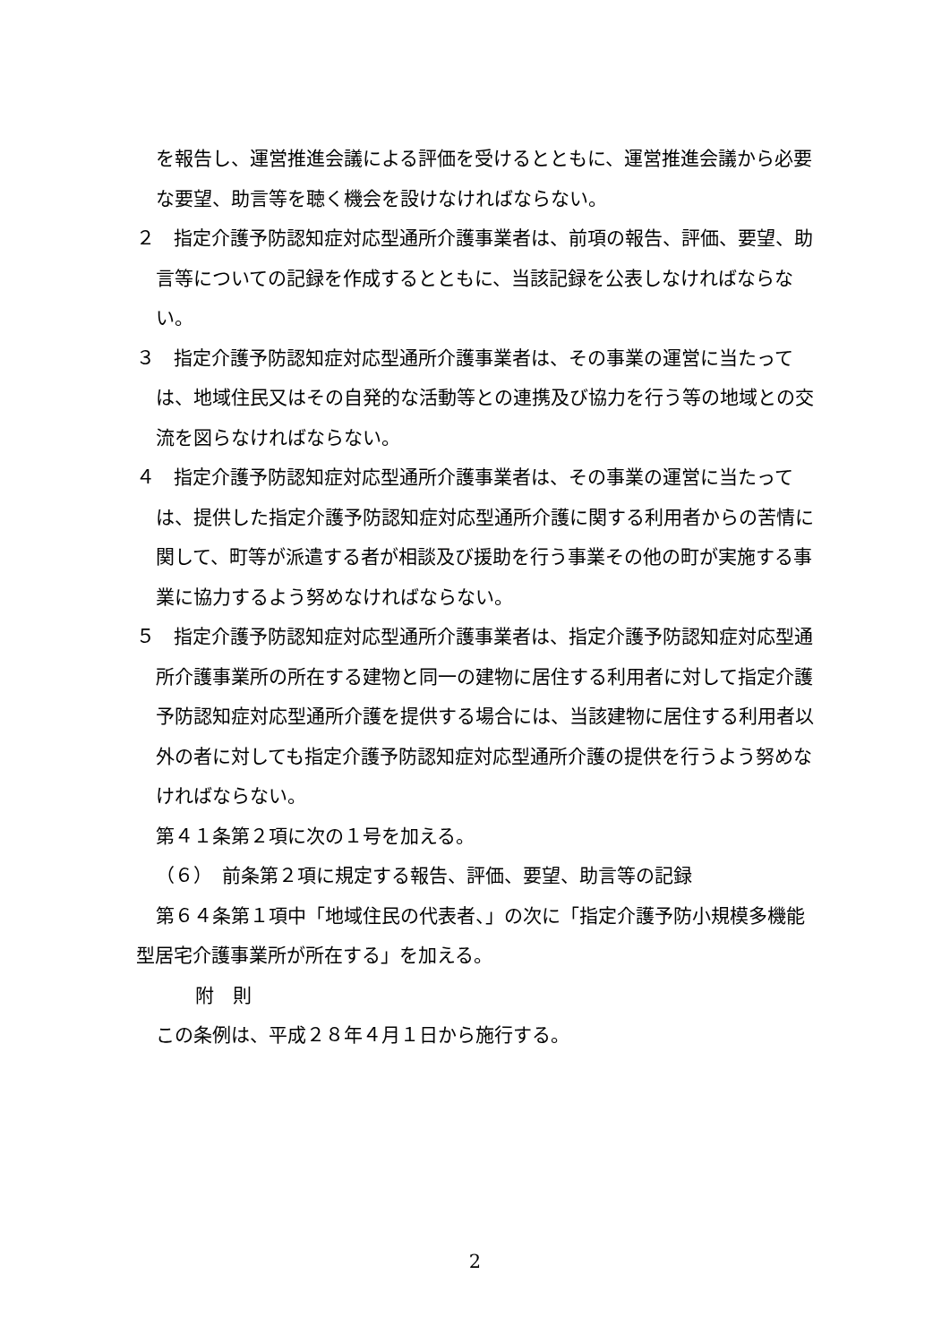を報告し、運営推進会議による評価を受けるとともに、運営推進会議から必要な要望、助言等を聴く機会を設けなければならない。
２　指定介護予防認知症対応型通所介護事業者は、前項の報告、評価、要望、助言等についての記録を作成するとともに、当該記録を公表しなければならない。
３　指定介護予防認知症対応型通所介護事業者は、その事業の運営に当たっては、地域住民又はその自発的な活動等との連携及び協力を行う等の地域との交流を図らなければならない。
４　指定介護予防認知症対応型通所介護事業者は、その事業の運営に当たっては、提供した指定介護予防認知症対応型通所介護に関する利用者からの苦情に関して、町等が派遣する者が相談及び援助を行う事業その他の町が実施する事業に協力するよう努めなければならない。
５　指定介護予防認知症対応型通所介護事業者は、指定介護予防認知症対応型通所介護事業所の所在する建物と同一の建物に居住する利用者に対して指定介護予防認知症対応型通所介護を提供する場合には、当該建物に居住する利用者以外の者に対しても指定介護予防認知症対応型通所介護の提供を行うよう努めなければならない。
第４１条第２項に次の１号を加える。
（６）　前条第２項に規定する報告、評価、要望、助言等の記録
第６４条第１項中「地域住民の代表者、」の次に「指定介護予防小規模多機能型居宅介護事業所が所在する」を加える。
附　則
この条例は、平成２８年４月１日から施行する。
2